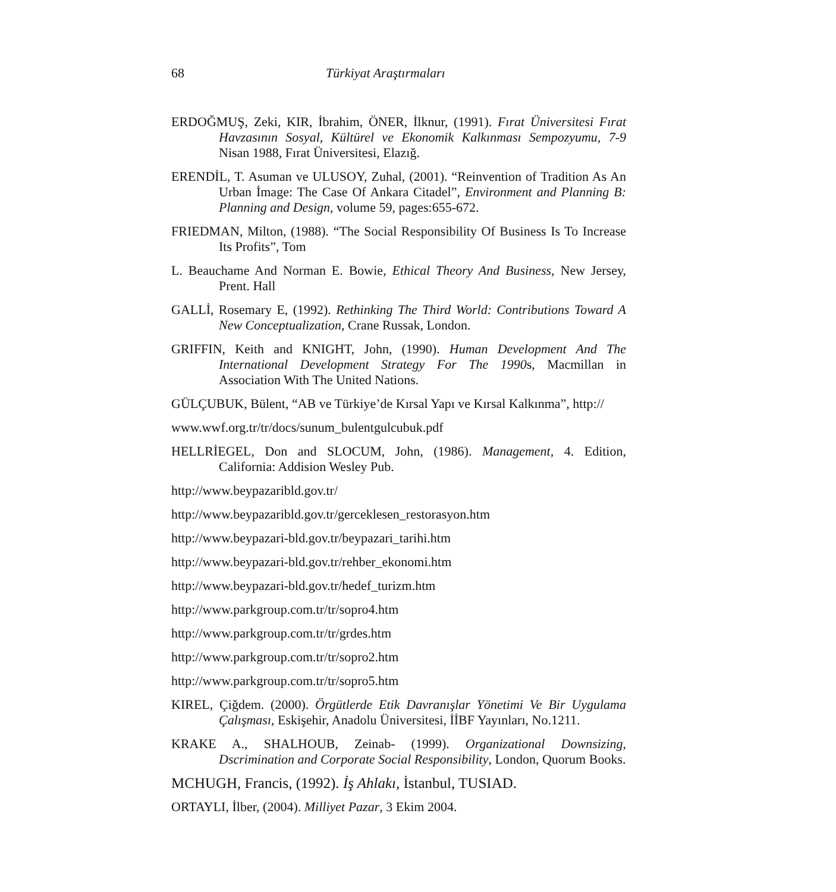68 Türkiyat Araştırmaları
ERDOĞMUŞ, Zeki, KIR, İbrahim, ÖNER, İlknur, (1991). Fırat Üniversitesi Fırat Havzasının Sosyal, Kültürel ve Ekonomik Kalkınması Sempozyumu, 7-9 Nisan 1988, Fırat Üniversitesi, Elazığ.
ERENDİL, T. Asuman ve ULUSOY, Zuhal, (2001). “Reinvention of Tradition As An Urban İmage: The Case Of Ankara Citadel”, Environment and Planning B: Planning and Design, volume 59, pages:655-672.
FRIEDMAN, Milton, (1988). “The Social Responsibility Of Business Is To Increase Its Profits”, Tom
L. Beauchame And Norman E. Bowie, Ethical Theory And Business, New Jersey, Prent. Hall
GALLİ, Rosemary E, (1992). Rethinking The Third World: Contributions Toward A New Conceptualization, Crane Russak, London.
GRIFFIN, Keith and KNIGHT, John, (1990). Human Development And The International Development Strategy For The 1990s, Macmillan in Association With The United Nations.
GÜLÇUBUK, Bülent, “AB ve Türkiye’de Kırsal Yapı ve Kırsal Kalkınma”, http://
www.wwf.org.tr/tr/docs/sunum_bulentgulcubuk.pdf
HELLRİEGEL, Don and SLOCUM, John, (1986). Management, 4. Edition, California: Addision Wesley Pub.
http://www.beypazaribld.gov.tr/
http://www.beypazaribld.gov.tr/gerceklesen_restorasyon.htm
http://www.beypazari-bld.gov.tr/beypazari_tarihi.htm
http://www.beypazari-bld.gov.tr/rehber_ekonomi.htm
http://www.beypazari-bld.gov.tr/hedef_turizm.htm
http://www.parkgroup.com.tr/tr/sopro4.htm
http://www.parkgroup.com.tr/tr/grdes.htm
http://www.parkgroup.com.tr/tr/sopro2.htm
http://www.parkgroup.com.tr/tr/sopro5.htm
KIREL, Çiğdem. (2000). Örgütlerde Etik Davranışlar Yönetimi Ve Bir Uygulama Çalışması, Eskişehir, Anadolu Üniversitesi, İİBF Yayınları, No.1211.
KRAKE A., SHALHOUB, Zeinab- (1999). Organizational Downsizing, Dscrimination and Corporate Social Responsibility, London, Quorum Books.
MCHUGH, Francis, (1992). İş Ahlakı, İstanbul, TUSIAD.
ORTAYLI, İlber, (2004). Milliyet Pazar, 3 Ekim 2004.